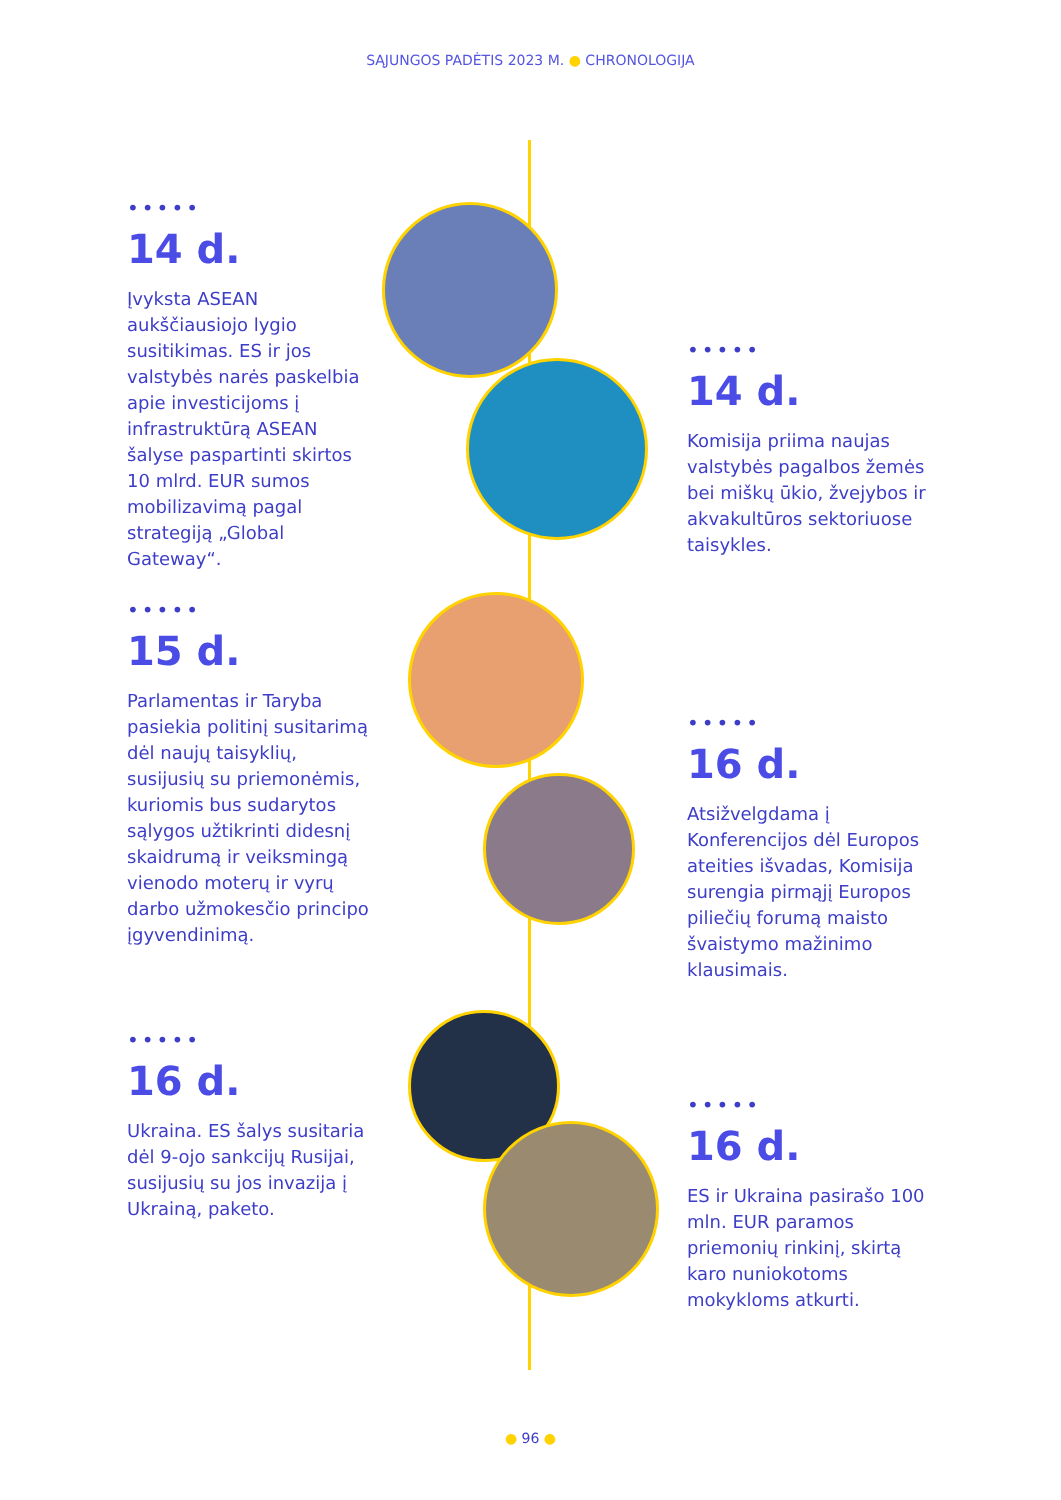SĄJUNGOS PADĖTIS 2023 M. ● CHRONOLOGIJA
•••••
14 d.
Įvyksta ASEAN aukščiausiojo lygio susitikimas. ES ir jos valstybės narės paskelbia apie investicijoms į infrastruktūrą ASEAN šalyse paspartinti skirtos 10 mlrd. EUR sumos mobilizavimą pagal strategiją „Global Gateway“.
•••••
14 d.
Komisija priima naujas valstybės pagalbos žemės bei miškų ūkio, žvejybos ir akvakultūros sektoriuose taisykles.
•••••
15 d.
Parlamentas ir Taryba pasiekia politinį susitarimą dėl naujų taisyklių, susijusių su priemonėmis, kuriomis bus sudarytos sąlygos užtikrinti didesnį skaidrumą ir veiksmingą vienodo moterų ir vyrų darbo užmokesčio principo įgyvendinimą.
•••••
16 d.
Atsižvelgdama į Konferencijos dėl Europos ateities išvadas, Komisija surengia pirmąjį Europos piliečių forumą maisto švaistymo mažinimo klausimais.
•••••
16 d.
Ukraina. ES šalys susitaria dėl 9-ojo sankcijų Rusijai, susijusių su jos invazija į Ukrainą, paketo.
•••••
16 d.
ES ir Ukraina pasirašo 100 mln. EUR paramos priemonių rinkinį, skirtą karo nuniokotoms mokykloms atkurti.
● 96 ●